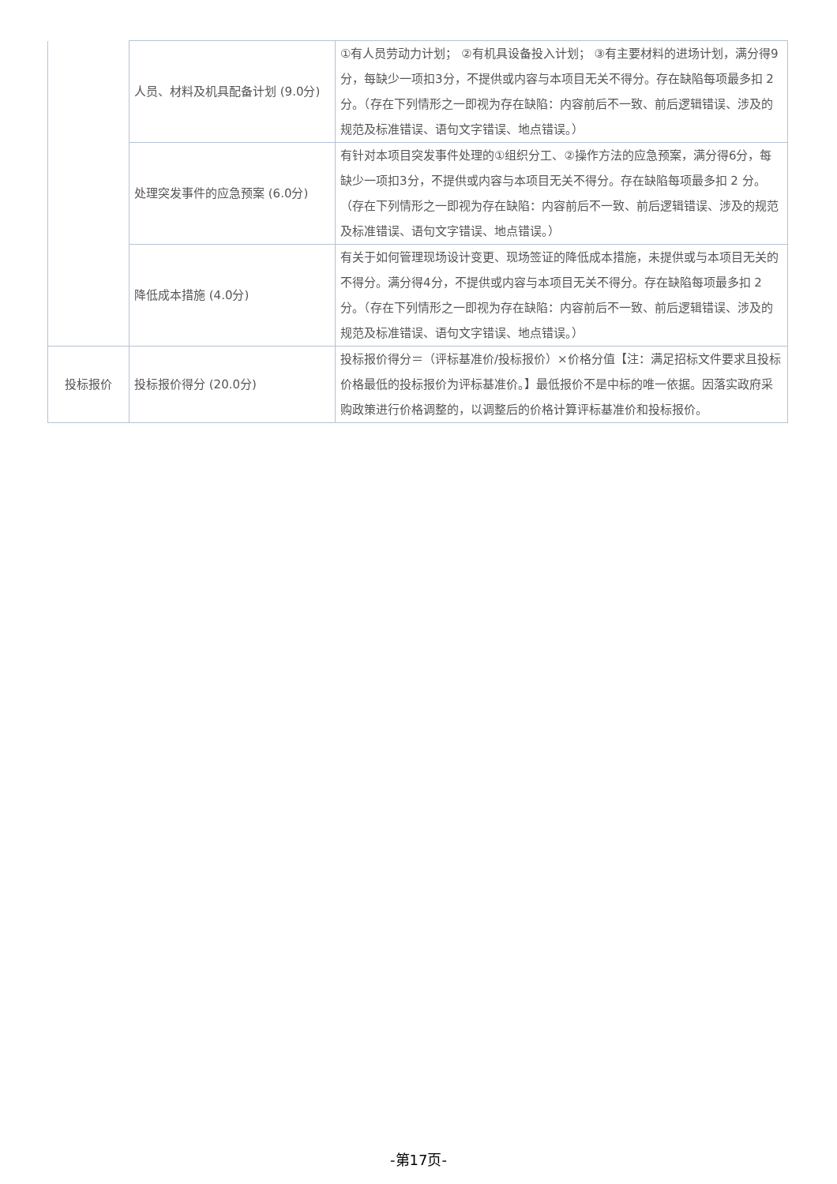| | 人员、材料及机具配备计划 (9.0分) | ①有人员劳动力计划； ②有机具设备投入计划； ③有主要材料的进场计划，满分得9分，每缺少一项扣3分，不提供或内容与本项目无关不得分。存在缺陷每项最多扣 2 分。（存在下列情形之一即视为存在缺陷：内容前后不一致、前后逻辑错误、涉及的规范及标准错误、语句文字错误、地点错误。） |
| | 处理突发事件的应急预案 (6.0分) | 有针对本项目突发事件处理的①组织分工、②操作方法的应急预案，满分得6分，每缺少一项扣3分，不提供或内容与本项目无关不得分。存在缺陷每项最多扣 2 分。（存在下列情形之一即视为存在缺陷：内容前后不一致、前后逻辑错误、涉及的规范及标准错误、语句文字错误、地点错误。） |
| | 降低成本措施 (4.0分) | 有关于如何管理现场设计变更、现场签证的降低成本措施，未提供或与本项目无关的不得分。满分得4分，不提供或内容与本项目无关不得分。存在缺陷每项最多扣 2 分。（存在下列情形之一即视为存在缺陷：内容前后不一致、前后逻辑错误、涉及的规范及标准错误、语句文字错误、地点错误。） |
| 投标报价 | 投标报价得分 (20.0分) | 投标报价得分＝（评标基准价/投标报价）×价格分值【注：满足招标文件要求且投标价格最低的投标报价为评标基准价。】最低报价不是中标的唯一依据。因落实政府采购政策进行价格调整的，以调整后的价格计算评标基准价和投标报价。 |
-第17页-